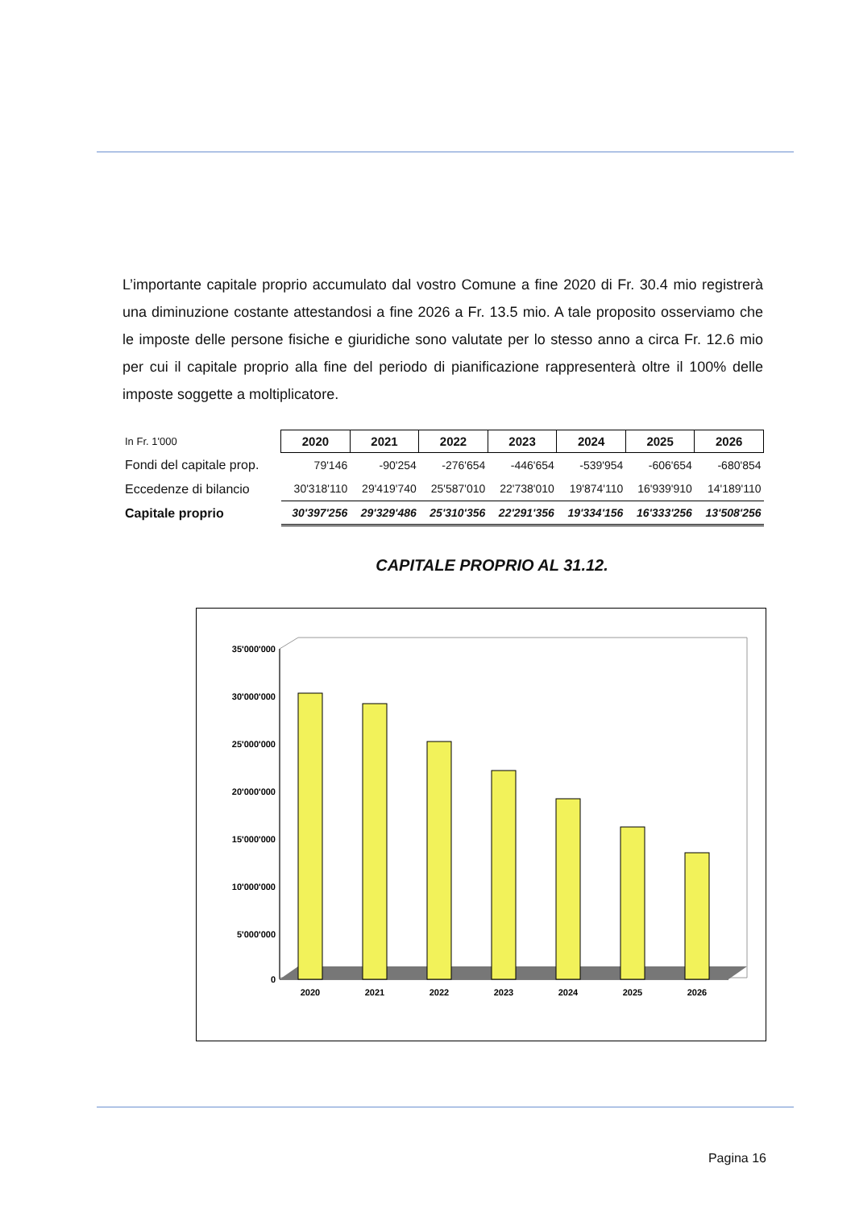L’importante capitale proprio accumulato dal vostro Comune a fine 2020 di Fr. 30.4 mio registrerà una diminuzione costante attestandosi a fine 2026 a Fr. 13.5 mio. A tale proposito osserviamo che le imposte delle persone fisiche e giuridiche sono valutate per lo stesso anno a circa Fr. 12.6 mio per cui il capitale proprio alla fine del periodo di pianificazione rappresenterà oltre il 100% delle imposte soggette a moltiplicatore.
| In Fr. 1'000 | 2020 | 2021 | 2022 | 2023 | 2024 | 2025 | 2026 |
| Fondi del capitale prop. | 79'146 | -90'254 | -276'654 | -446'654 | -539'954 | -606'654 | -680'854 |
| Eccedenze di bilancio | 30'318'110 | 29'419'740 | 25'587'010 | 22'738'010 | 19'874'110 | 16'939'910 | 14'189'110 |
| Capitale proprio | 30'397'256 | 29'329'486 | 25'310'356 | 22'291'356 | 19'334'156 | 16'333'256 | 13'508'256 |
CAPITALE PROPRIO AL 31.12.
35'000'000
30'000'000
25'000'000
20'000'000
15'000'000
10'000'000
5'000'000
0
2020
2021
2022
2023
2024
2025
2026
Pagina 16